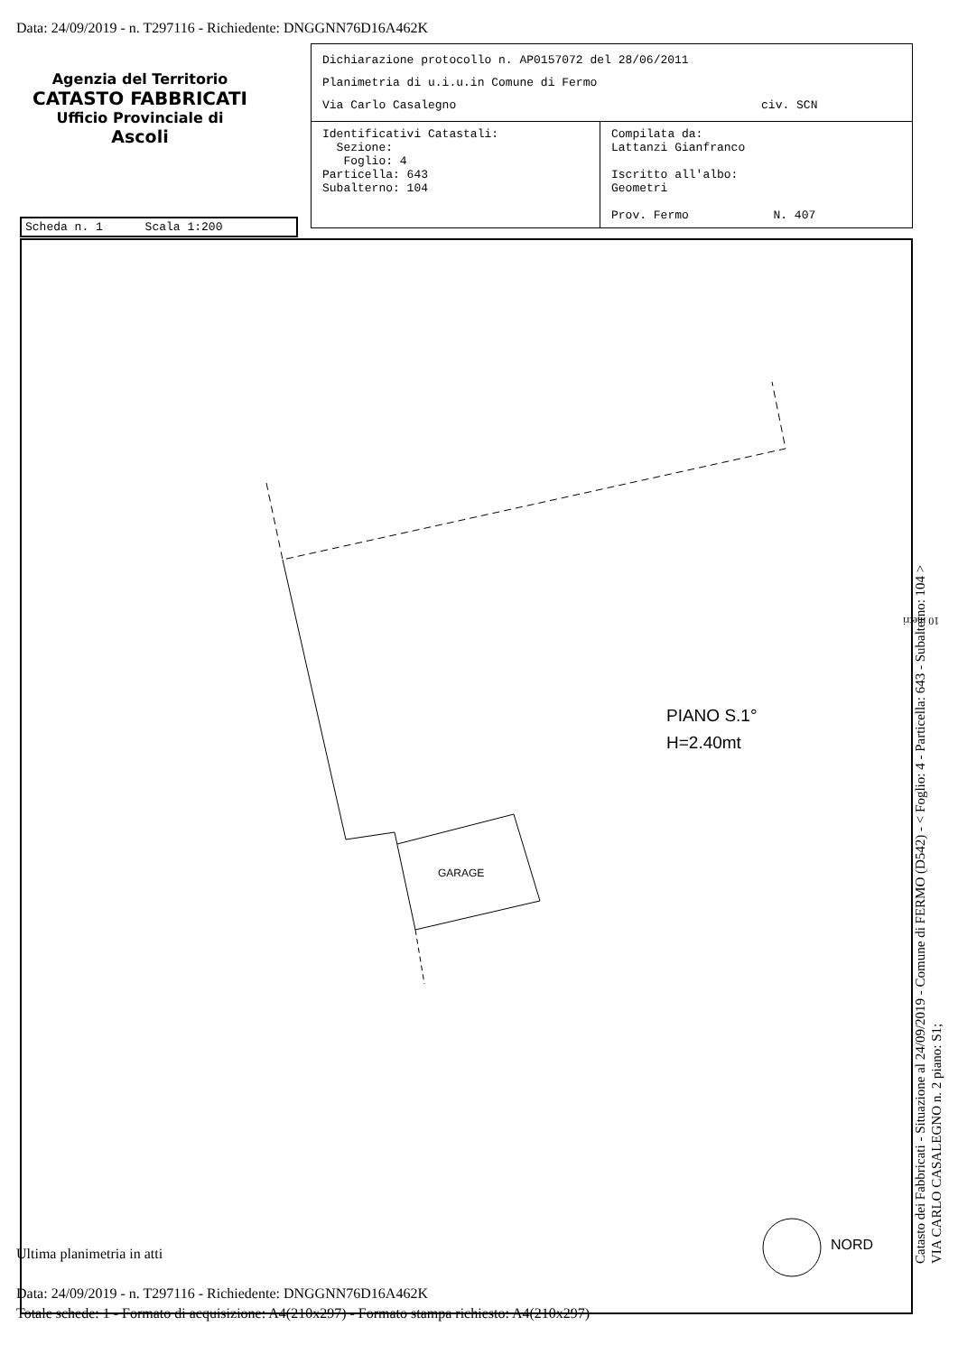Data: 24/09/2019 - n. T297116 - Richiedente: DNGGNN76D16A462K
Agenzia del Territorio
CATASTO FABBRICATI
Ufficio Provinciale di
Ascoli
Dichiarazione protocollo n. AP0157072 del 28/06/2011
Planimetria di u.i.u.in Comune di Fermo
Via Carlo Casalegno civ. SCN
Identificativi Catastali:
Sezione:
Foglio: 4
Particella: 643
Subalterno: 104
Compilata da:
Lattanzi Gianfranco
Iscritto all'albo:
Geometri
Prov. Fermo N. 407
Scheda n. 1 Scala 1:200
PIANO S.1°
H=2.40mt
GARAGE
NORD
10 metri
Catasto dei Fabbricati - Situazione al 24/09/2019 - Comune di FERMO (D542) - < Foglio: 4 - Particella: 643 - Subalterno: 104 >
VIA CARLO CASALEGNO n. 2 piano: S1;
Ultima planimetria in atti
Data: 24/09/2019 - n. T297116 - Richiedente: DNGGNN76D16A462K
Totale schede: 1 - Formato di acquisizione: A4(210x297) - Formato stampa richiesto: A4(210x297)